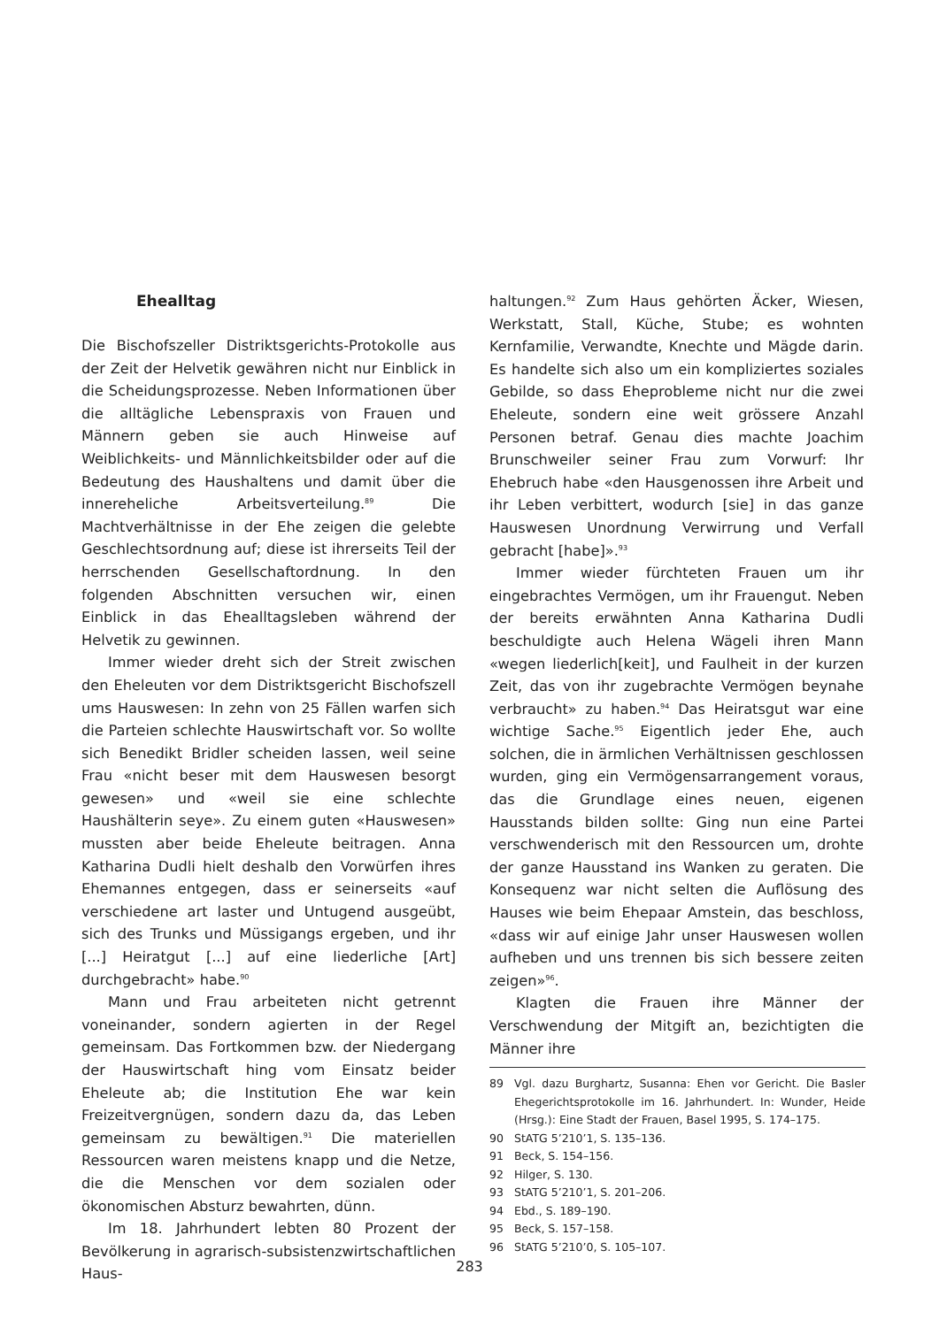Ehealltag
Die Bischofszeller Distriktsgerichts-Protokolle aus der Zeit der Helvetik gewähren nicht nur Einblick in die Scheidungsprozesse. Neben Informationen über die alltägliche Lebenspraxis von Frauen und Männern geben sie auch Hinweise auf Weiblichkeits- und Männlichkeitsbilder oder auf die Bedeutung des Haushaltens und damit über die innereheliche Arbeitsverteilung.<sup>89</sup> Die Machtverhältnisse in der Ehe zeigen die gelebte Geschlechtsordnung auf; diese ist ihrerseits Teil der herrschenden Gesellschaftordnung. In den folgenden Abschnitten versuchen wir, einen Einblick in das Ehealltagsleben während der Helvetik zu gewinnen.
Immer wieder dreht sich der Streit zwischen den Eheleuten vor dem Distriktsgericht Bischofszell ums Hauswesen: In zehn von 25 Fällen warfen sich die Parteien schlechte Hauswirtschaft vor. So wollte sich Benedikt Bridler scheiden lassen, weil seine Frau «nicht beser mit dem Hauswesen besorgt gewesen» und «weil sie eine schlechte Haushälterin seye». Zu einem guten «Hauswesen» mussten aber beide Eheleute beitragen. Anna Katharina Dudli hielt deshalb den Vorwürfen ihres Ehemannes entgegen, dass er seinerseits «auf verschiedene art laster und Untugend ausgeübt, sich des Trunks und Müssigangs ergeben, und ihr [...] Heiratgut [...] auf eine liederliche [Art] durchgebracht» habe.<sup>90</sup>
Mann und Frau arbeiteten nicht getrennt voneinander, sondern agierten in der Regel gemeinsam. Das Fortkommen bzw. der Niedergang der Hauswirtschaft hing vom Einsatz beider Eheleute ab; die Institution Ehe war kein Freizeitvergnügen, sondern dazu da, das Leben gemeinsam zu bewältigen.<sup>91</sup> Die materiellen Ressourcen waren meistens knapp und die Netze, die die Menschen vor dem sozialen oder ökonomischen Absturz bewahrten, dünn.
Im 18. Jahrhundert lebten 80 Prozent der Bevölkerung in agrarisch-subsistenzwirtschaftlichen Haus-
haltungen.<sup>92</sup> Zum Haus gehörten Äcker, Wiesen, Werkstatt, Stall, Küche, Stube; es wohnten Kernfamilie, Verwandte, Knechte und Mägde darin. Es handelte sich also um ein kompliziertes soziales Gebilde, so dass Eheprobleme nicht nur die zwei Eheleute, sondern eine weit grössere Anzahl Personen betraf. Genau dies machte Joachim Brunschweiler seiner Frau zum Vorwurf: Ihr Ehebruch habe «den Hausgenossen ihre Arbeit und ihr Leben verbittert, wodurch [sie] in das ganze Hauswesen Unordnung Verwirrung und Verfall gebracht [habe]».<sup>93</sup>
Immer wieder fürchteten Frauen um ihr eingebrachtes Vermögen, um ihr Frauengut. Neben der bereits erwähnten Anna Katharina Dudli beschuldigte auch Helena Wägeli ihren Mann «wegen liederlich[keit], und Faulheit in der kurzen Zeit, das von ihr zugebrachte Vermögen beynahe verbraucht» zu haben.<sup>94</sup> Das Heiratsgut war eine wichtige Sache.<sup>95</sup> Eigentlich jeder Ehe, auch solchen, die in ärmlichen Verhältnissen geschlossen wurden, ging ein Vermögensarrangement voraus, das die Grundlage eines neuen, eigenen Hausstands bilden sollte: Ging nun eine Partei verschwenderisch mit den Ressourcen um, drohte der ganze Hausstand ins Wanken zu geraten. Die Konsequenz war nicht selten die Auflösung des Hauses wie beim Ehepaar Amstein, das beschloss, «dass wir auf einige Jahr unser Hauswesen wollen aufheben und uns trennen bis sich bessere zeiten zeigen»<sup>96</sup>.
Klagten die Frauen ihre Männer der Verschwendung der Mitgift an, bezichtigten die Männer ihre
89 Vgl. dazu Burghartz, Susanna: Ehen vor Gericht. Die Basler Ehegerichtsprotokolle im 16. Jahrhundert. In: Wunder, Heide (Hrsg.): Eine Stadt der Frauen, Basel 1995, S. 174–175.
90 StATG 5’210’1, S. 135–136.
91 Beck, S. 154–156.
92 Hilger, S. 130.
93 StATG 5’210’1, S. 201–206.
94 Ebd., S. 189–190.
95 Beck, S. 157–158.
96 StATG 5’210’0, S. 105–107.
283